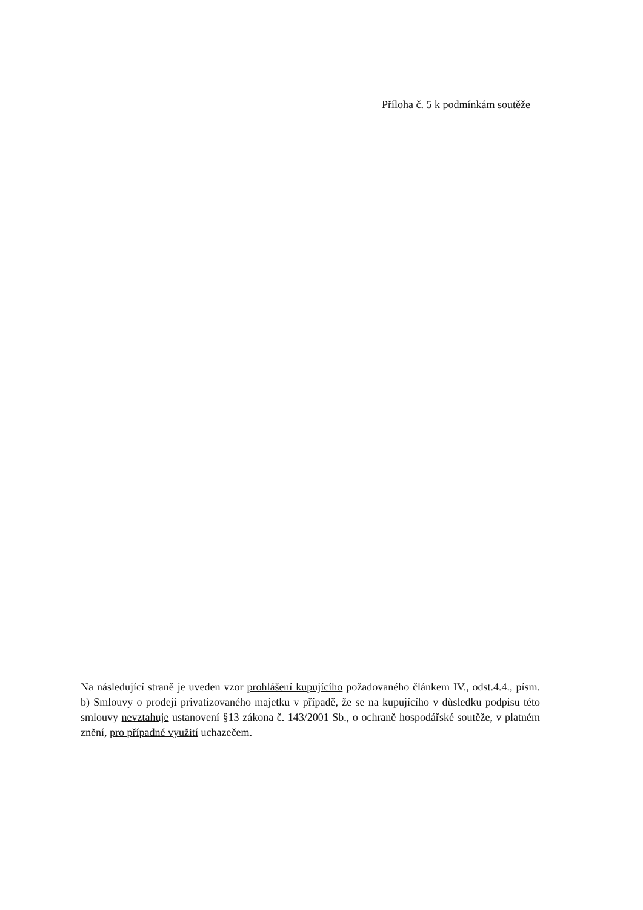Příloha č. 5 k podmínkám soutěže
Na následující straně je uveden vzor prohlášení kupujícího požadovaného článkem IV., odst.4.4., písm. b) Smlouvy o prodeji privatizovaného majetku v případě, že se na kupujícího v důsledku podpisu této smlouvy nevztahuje ustanovení §13 zákona č. 143/2001 Sb., o ochraně hospodářské soutěže, v platném znění, pro případné využití uchazečem.